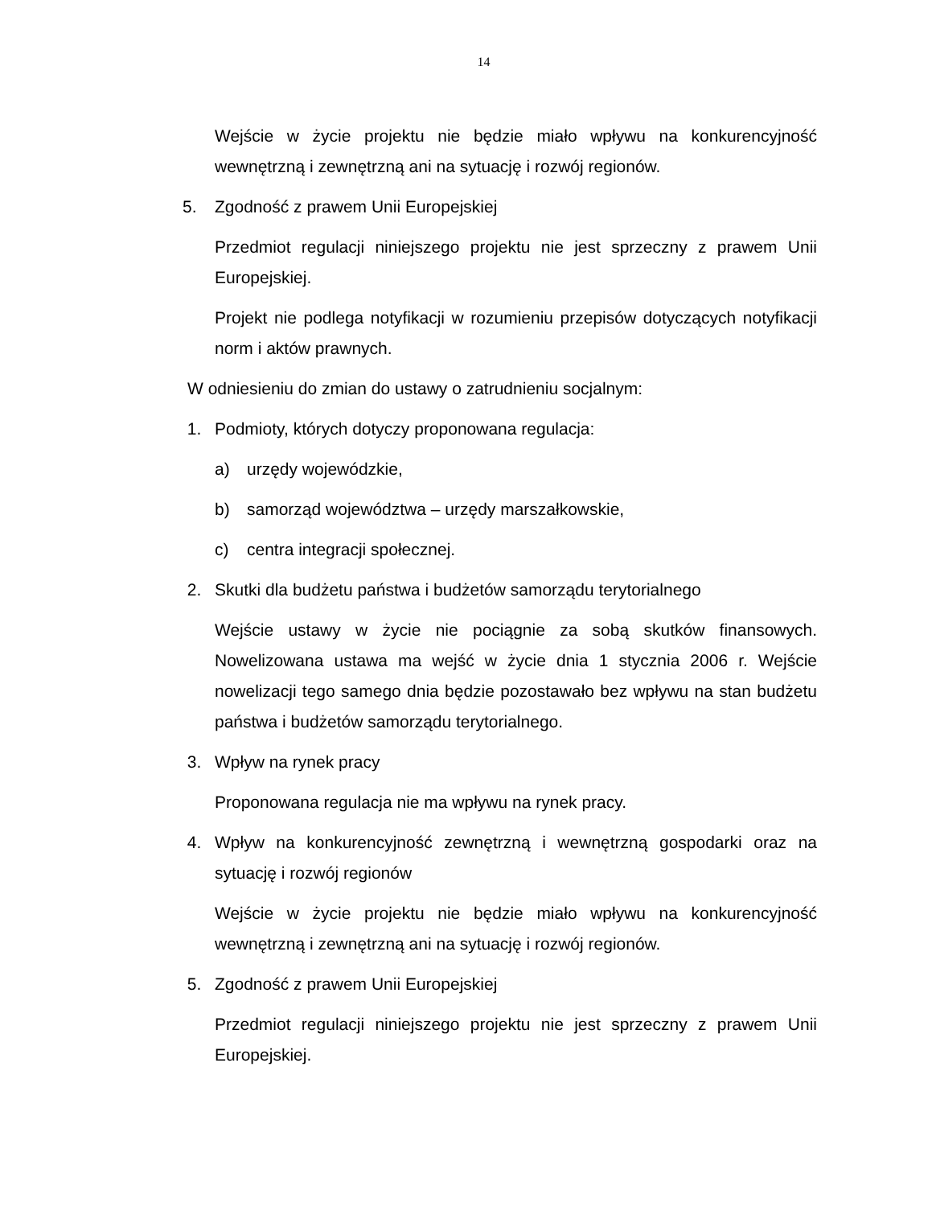14
Wejście w życie projektu nie będzie miało wpływu na konkurencyjność wewnętrzną i zewnętrzną ani na sytuację i rozwój regionów.
5. Zgodność z prawem Unii Europejskiej
Przedmiot regulacji niniejszego projektu nie jest sprzeczny z prawem Unii Europejskiej.
Projekt nie podlega notyfikacji w rozumieniu przepisów dotyczących notyfikacji norm i aktów prawnych.
W odniesieniu do zmian do ustawy o zatrudnieniu socjalnym:
1. Podmioty, których dotyczy proponowana regulacja:
a) urzędy wojewódzkie,
b) samorząd województwa – urzędy marszałkowskie,
c) centra integracji społecznej.
2. Skutki dla budżetu państwa i budżetów samorządu terytorialnego
Wejście ustawy w życie nie pociągnie za sobą skutków finansowych. Nowelizowana ustawa ma wejść w życie dnia 1 stycznia 2006 r. Wejście nowelizacji tego samego dnia będzie pozostawało bez wpływu na stan budżetu państwa i budżetów samorządu terytorialnego.
3. Wpływ na rynek pracy
Proponowana regulacja nie ma wpływu na rynek pracy.
4. Wpływ na konkurencyjność zewnętrzną i wewnętrzną gospodarki oraz na sytuację i rozwój regionów
Wejście w życie projektu nie będzie miało wpływu na konkurencyjność wewnętrzną i zewnętrzną ani na sytuację i rozwój regionów.
5. Zgodność z prawem Unii Europejskiej
Przedmiot regulacji niniejszego projektu nie jest sprzeczny z prawem Unii Europejskiej.